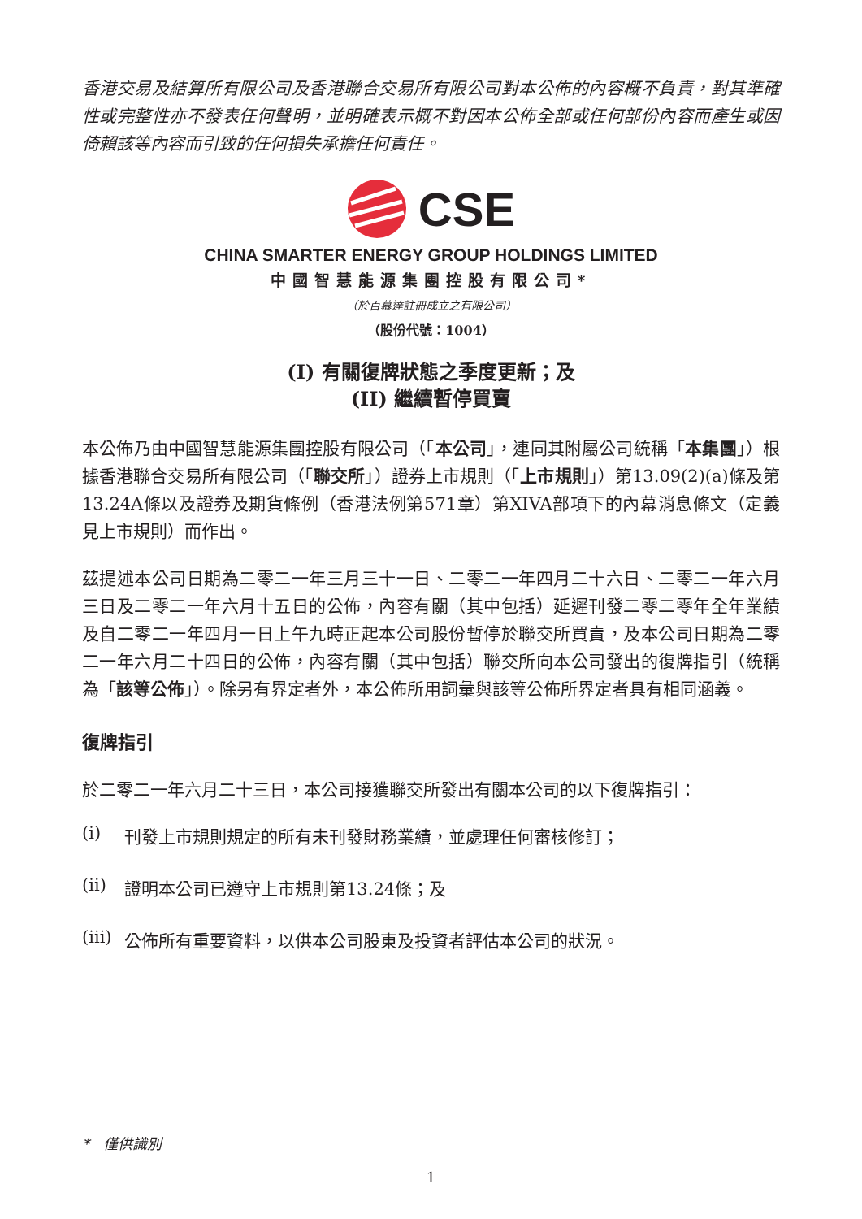香港交易及結算所有限公司及香港聯合交易所有限公司對本公佈的內容概不負責，對其準確性或完整性亦不發表任何聲明，並明確表示概不對因本公佈全部或任何部份內容而產生或因倚賴該等內容而引致的任何損失承擔任何責任。
CSE
CHINA SMARTER ENERGY GROUP HOLDINGS LIMITED
中國智慧能源集團控股有限公司*
（於百慕達註冊成立之有限公司）
（股份代號：1004）
(I) 有關復牌狀態之季度更新；及
(II) 繼續暫停買賣
本公佈乃由中國智慧能源集團控股有限公司（「本公司」，連同其附屬公司統稱「本集團」）根據香港聯合交易所有限公司（「聯交所」）證券上市規則（「上市規則」）第13.09(2)(a)條及第13.24A條以及證券及期貨條例（香港法例第571章）第XIVA部項下的內幕消息條文（定義見上市規則）而作出。
茲提述本公司日期為二零二一年三月三十一日、二零二一年四月二十六日、二零二一年六月三日及二零二一年六月十五日的公佈，內容有關（其中包括）延遲刊發二零二零年全年業績及自二零二一年四月一日上午九時正起本公司股份暫停於聯交所買賣，及本公司日期為二零二一年六月二十四日的公佈，內容有關（其中包括）聯交所向本公司發出的復牌指引（統稱為「該等公佈」）。除另有界定者外，本公佈所用詞彙與該等公佈所界定者具有相同涵義。
復牌指引
於二零二一年六月二十三日，本公司接獲聯交所發出有關本公司的以下復牌指引：
(i) 刊發上市規則規定的所有未刊發財務業績，並處理任何審核修訂；
(ii) 證明本公司已遵守上市規則第13.24條；及
(iii) 公佈所有重要資料，以供本公司股東及投資者評估本公司的狀況。
* 僅供識別
1